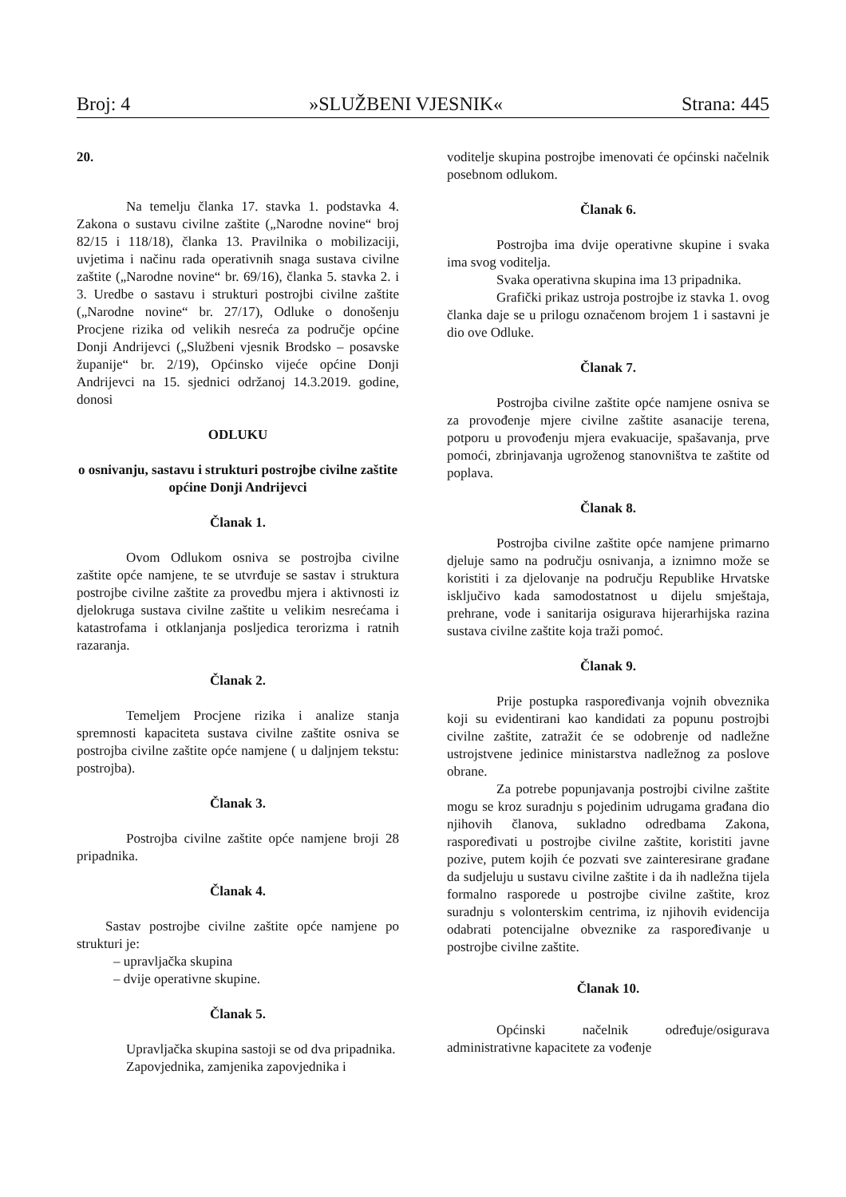Broj: 4 »SLUŽBENI VJESNIK« Strana: 445
20.
Na temelju članka 17. stavka 1. podstavka 4. Zakona o sustavu civilne zaštite („Narodne novine“ broj 82/15 i 118/18), članka 13. Pravilnika o mobilizaciji, uvjetima i načinu rada operativnih snaga sustava civilne zaštite („Narodne novine“ br. 69/16), članka 5. stavka 2. i 3. Uredbe o sastavu i strukturi postrojbi civilne zaštite („Narodne novine“ br. 27/17), Odluke o donošenju Procjene rizika od velikih nesreća za područje općine Donji Andrijevci („Službeni vjesnik Brodsko – posavske županije“ br. 2/19), Općinsko vijeće općine Donji Andrijevci na 15. sjednici održanoj 14.3.2019. godine, donosi
ODLUKU
o osnivanju, sastavu i strukturi postrojbe civilne zaštite općine Donji Andrijevci
Članak 1.
Ovom Odlukom osniva se postrojba civilne zaštite opće namjene, te se utvrđuje se sastav i struktura postrojbe civilne zaštite za provedbu mjera i aktivnosti iz djelokruga sustava civilne zaštite u velikim nesrećama i katastrofama i otklanjanja posljedica terorizma i ratnih razaranja.
Članak 2.
Temeljem Procjene rizika i analize stanja spremnosti kapaciteta sustava civilne zaštite osniva se postrojba civilne zaštite opće namjene ( u daljnjem tekstu: postrojba).
Članak 3.
Postrojba civilne zaštite opće namjene broji 28 pripadnika.
Članak 4.
Sastav postrojbe civilne zaštite opće namjene po strukturi je:
– upravljačka skupina
– dvije operativne skupine.
Članak 5.
Upravljačka skupina sastoji se od dva pripadnika.
Zapovjednika, zamjenika zapovjednika i
voditelje skupina postrojbe imenovati će općinski načelnik posebnom odlukom.
Članak 6.
Postrojba ima dvije operativne skupine i svaka ima svog voditelja.
Svaka operativna skupina ima 13 pripadnika.
Grafički prikaz ustroja postrojbe iz stavka 1. ovog članka daje se u prilogu označenom brojem 1 i sastavni je dio ove Odluke.
Članak 7.
Postrojba civilne zaštite opće namjene osniva se za provođenje mjere civilne zaštite asanacije terena, potporu u provođenju mjera evakuacije, spašavanja, prve pomoći, zbrinjavanja ugroženog stanovništva te zaštite od poplava.
Članak 8.
Postrojba civilne zaštite opće namjene primarno djeluje samo na području osnivanja, a iznimno može se koristiti i za djelovanje na području Republike Hrvatske isključivo kada samodostatnost u dijelu smještaja, prehrane, vode i sanitarija osigurava hijerarhijska razina sustava civilne zaštite koja traži pomoć.
Članak 9.
Prije postupka raspoređivanja vojnih obveznika koji su evidentirani kao kandidati za popunu postrojbi civilne zaštite, zatražit će se odobrenje od nadležne ustrojstvene jedinice ministarstva nadležnog za poslove obrane.
Za potrebe popunjavanja postrojbi civilne zaštite mogu se kroz suradnju s pojedinim udrugama građana dio njihovih članova, sukladno odredbama Zakona, raspoređivati u postrojbe civilne zaštite, koristiti javne pozive, putem kojih će pozvati sve zainteresirane građane da sudjeluju u sustavu civilne zaštite i da ih nadležna tijela formalno rasporede u postrojbe civilne zaštite, kroz suradnju s volonterskim centrima, iz njihovih evidencija odabrati potencijalne obveznike za raspoređivanje u postrojbe civilne zaštite.
Članak 10.
Općinski načelnik određuje/osigurava administrativne kapacitete za vođenje